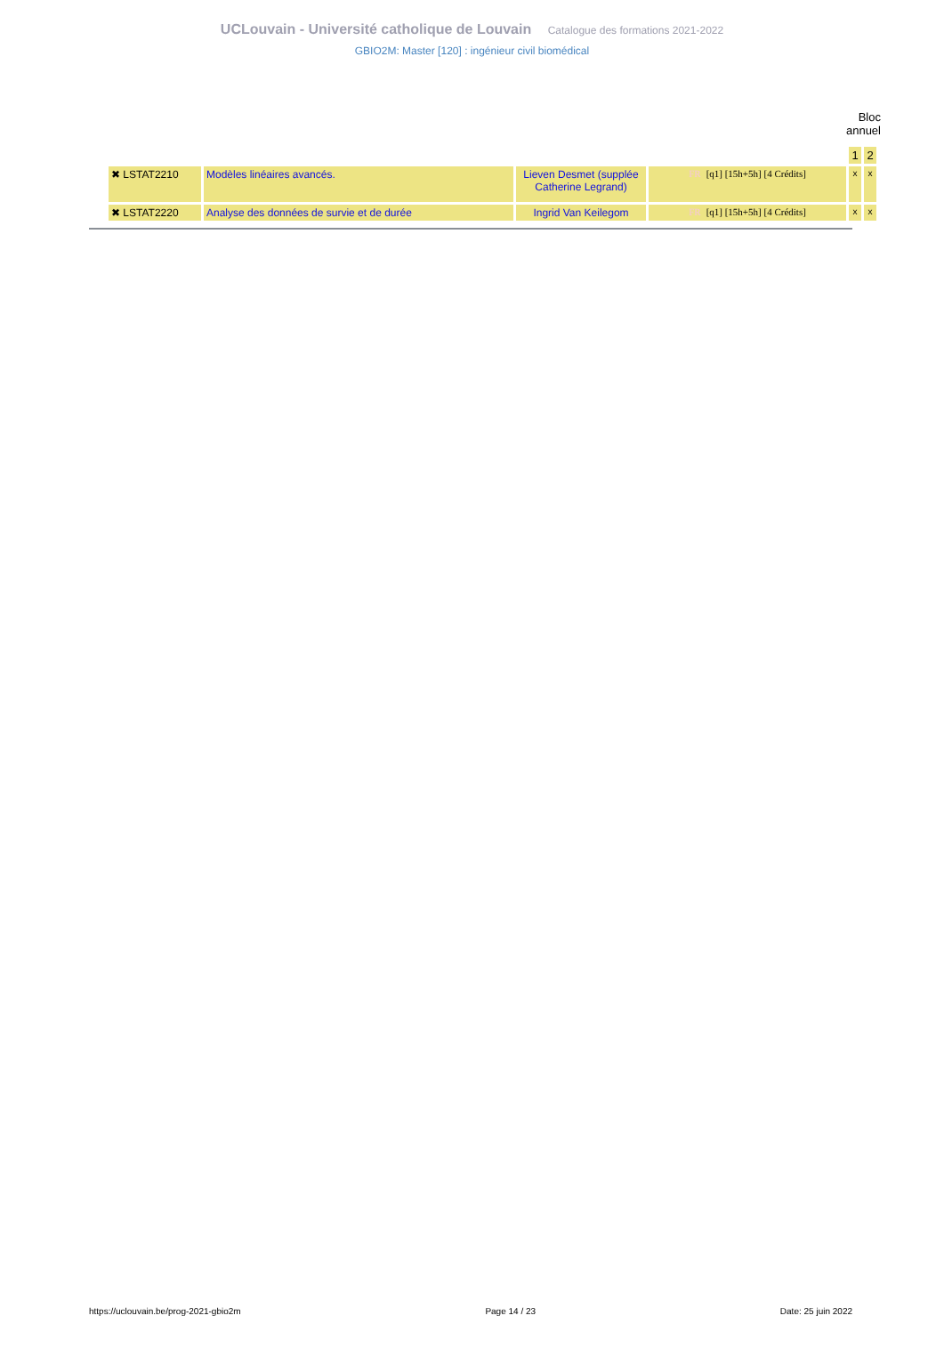UCLouvain - Université catholique de Louvain Catalogue des formations 2021-2022
GBIO2M: Master [120] : ingénieur civil biomédical
Bloc annuel
| | | | | 1 | 2 |
| ✖ LSTAT2210 | Modèles linéaires avancés. | Lieven Desmet (supplée Catherine Legrand) | FR [q1] [15h+5h] [4 Crédits] | x | x |
| ✖ LSTAT2220 | Analyse des données de survie et de durée | Ingrid Van Keilegom | FR [q1] [15h+5h] [4 Crédits] | x | x |
https://uclouvain.be/prog-2021-gbio2m Page 14 / 23 Date: 25 juin 2022